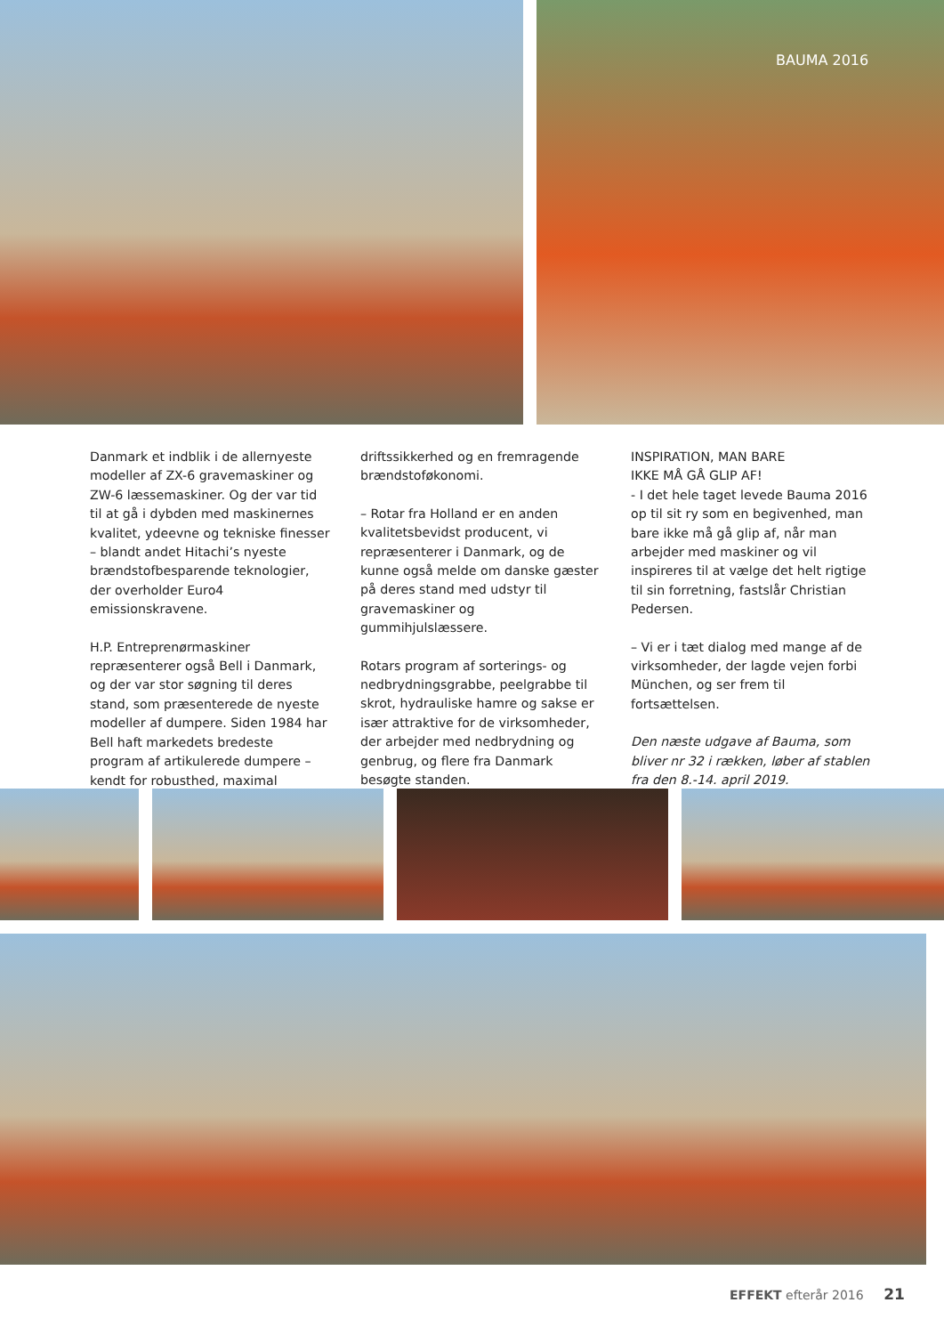BAUMA 2016
Danmark et indblik i de allernyeste modeller af ZX-6 gravemaskiner og ZW-6 læssemaskiner. Og der var tid til at gå i dybden med maskinernes kvalitet, ydeevne og tekniske finesser – blandt andet Hitachi’s nyeste brændstofbesparende teknologier, der overholder Euro4 emissionskravene.
H.P. Entreprenørmaskiner repræsenterer også Bell i Danmark, og der var stor søgning til deres stand, som præsenterede de nyeste modeller af dumpere. Siden 1984 har Bell haft markedets bredeste program af artikulerede dumpere – kendt for robusthed, maximal
driftssikkerhed og en fremragende brændstoføkonomi.
– Rotar fra Holland er en anden kvalitetsbevidst producent, vi repræsenterer i Danmark, og de kunne også melde om danske gæster på deres stand med udstyr til gravemaskiner og gummihjulslæssere.
Rotars program af sorterings- og nedbrydningsgrabbe, peelgrabbe til skrot, hydrauliske hamre og sakse er især attraktive for de virksomheder, der arbejder med nedbrydning og genbrug, og flere fra Danmark besøgte standen.
INSPIRATION, MAN BARE
IKKE MÅ GÅ GLIP AF!
- I det hele taget levede Bauma 2016 op til sit ry som en begivenhed, man bare ikke må gå glip af, når man arbejder med maskiner og vil inspireres til at vælge det helt rigtige til sin forretning, fastslår Christian Pedersen.
– Vi er i tæt dialog med mange af de virksomheder, der lagde vejen forbi München, og ser frem til fortsættelsen.
Den næste udgave af Bauma, som bliver nr 32 i rækken, løber af stablen fra den 8.-14. april 2019.
EFFEKT efterår 2016 21